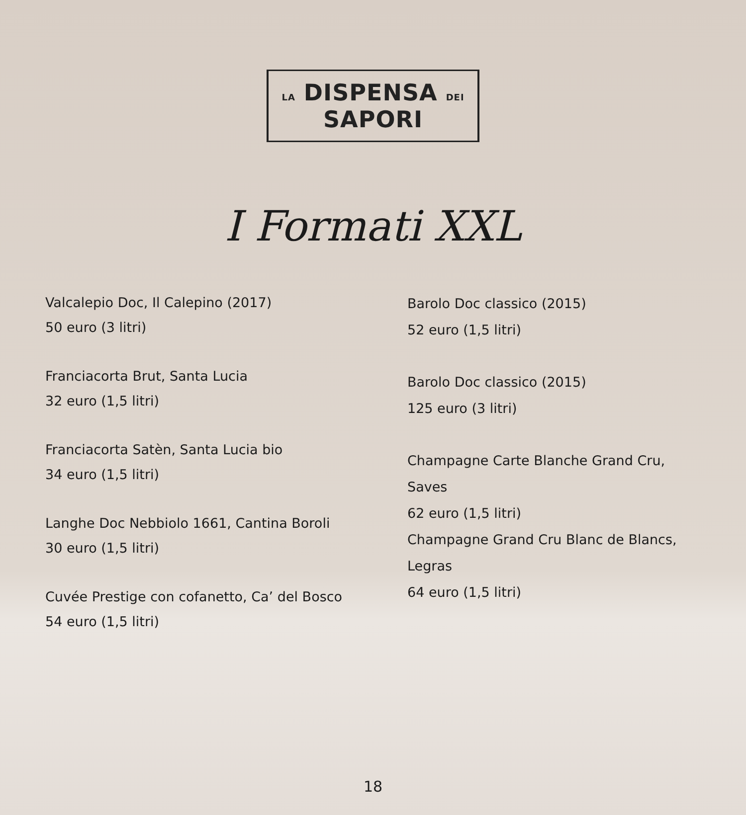LA DISPENSA DEI SAPORI
I Formati XXL
Valcalepio Doc, Il Calepino (2017)
50 euro (3 litri)
Franciacorta Brut, Santa Lucia
32 euro (1,5 litri)
Franciacorta Satèn, Santa Lucia bio
34 euro (1,5 litri)
Langhe Doc Nebbiolo 1661, Cantina Boroli
30 euro (1,5 litri)
Cuvée Prestige con cofanetto, Ca’ del Bosco
54 euro (1,5 litri)
Barolo Doc classico (2015)
52 euro (1,5 litri)
Barolo Doc classico (2015)
125 euro (3 litri)
Champagne Carte Blanche Grand Cru,
Saves
62 euro (1,5 litri)
Champagne Grand Cru Blanc de Blancs,
Legras
64 euro (1,5 litri)
18